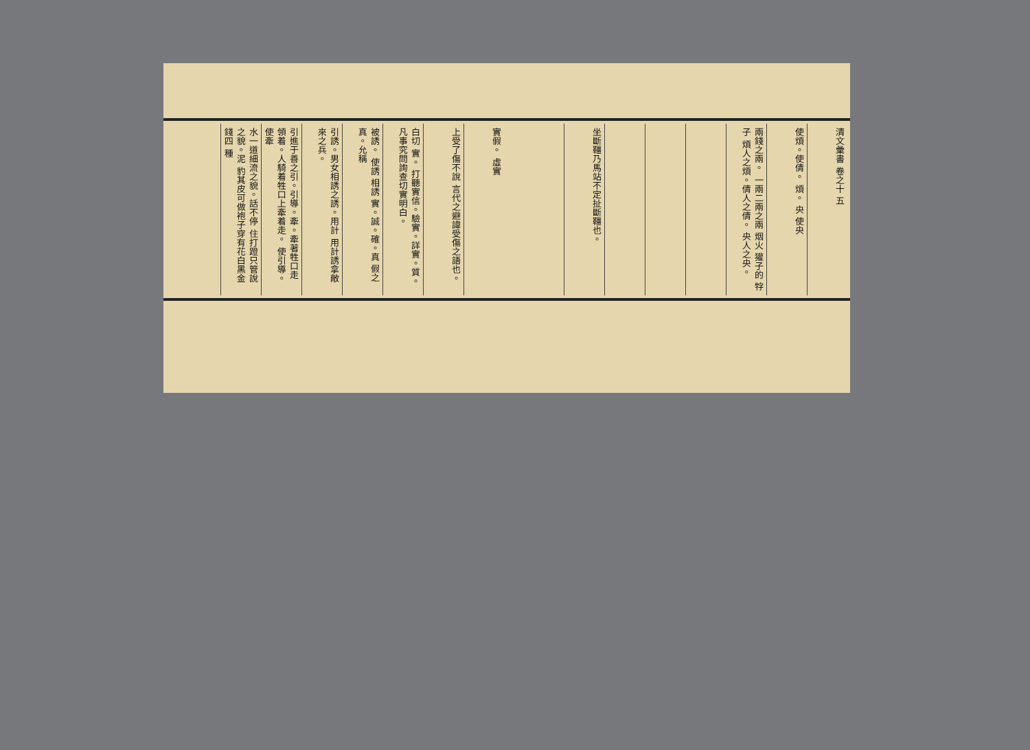實假。 虛實
上受了傷不說 言代之避諱受傷之語也。
白切 實。 打聽實信。驗實。詳實。質。 凡事究問詢查切實明白。
被誘。 使誘 相誘 實。誠。確。真 假之真。允稱
引誘。男女相誘之誘。用計 用計誘拿敵來之兵。
引進于善之引。引導。牽。牽著牲口走 領着。人騎着牲口上牽着走。 使引導。使牽
水一道細流之貌。話不停 住打蹬只管說之貌。泥 豹其皮可做袍子穿有花白黑金錢四 種
清文彙書 卷之十 五
使煩。使倩。 煩。 央 使央
兩錢之兩。 一兩二兩之兩 烟火 獾子的 牸子 煩人之煩。倩人之倩。 央人之央。
坐斷韁乃馬站不定扯斷韁也。